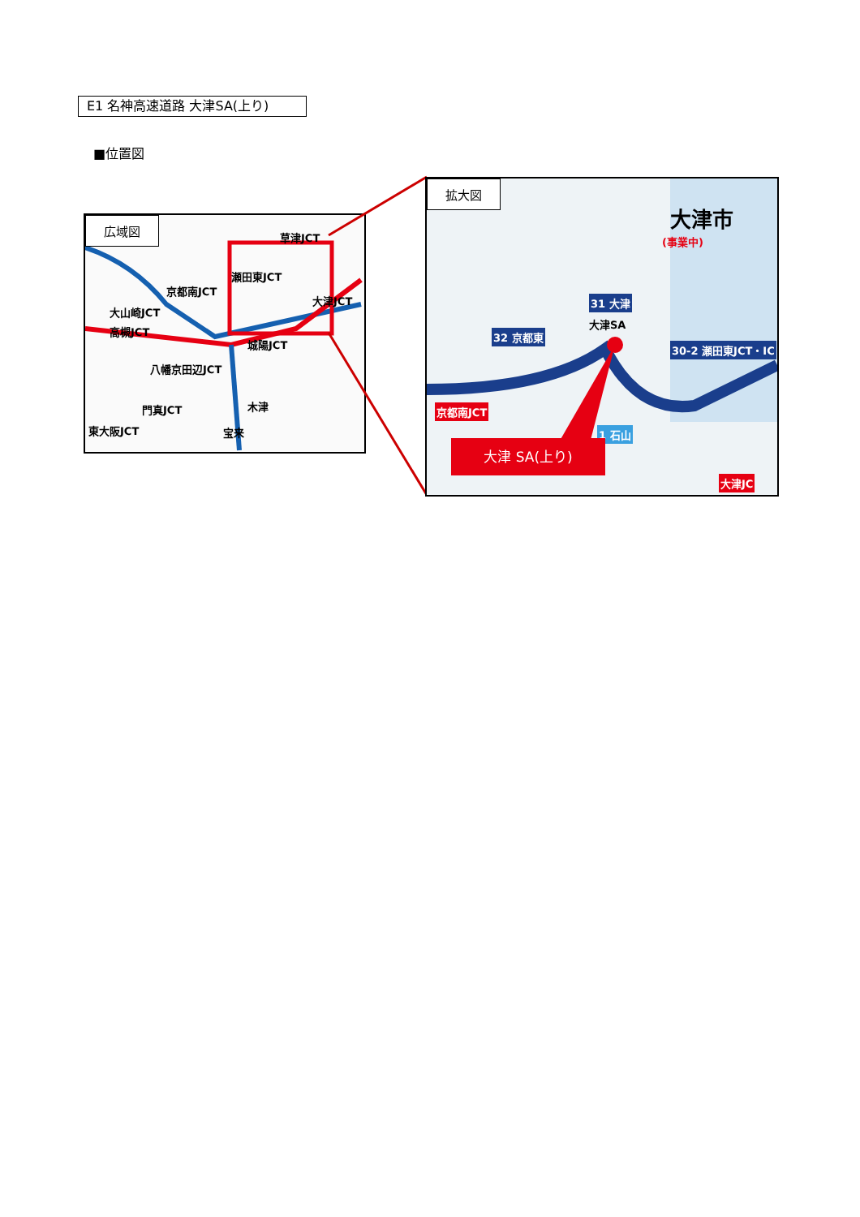E1 名神高速道路 大津SA(上り)
■位置図
広域図
草津JCT
瀬田東JCT
大津JCT
京都南JCT
大山崎JCT
高槻JCT
城陽JCT
八幡京田辺JCT
木津 門真JCT
宝来 東大阪JCT
拡大図
大津市
(事業中)
31 大津
大津SA
32 京都東
30-2 瀬田東JCT・IC
京都南JCT
1 石山
大津JC
大津 SA(上り)